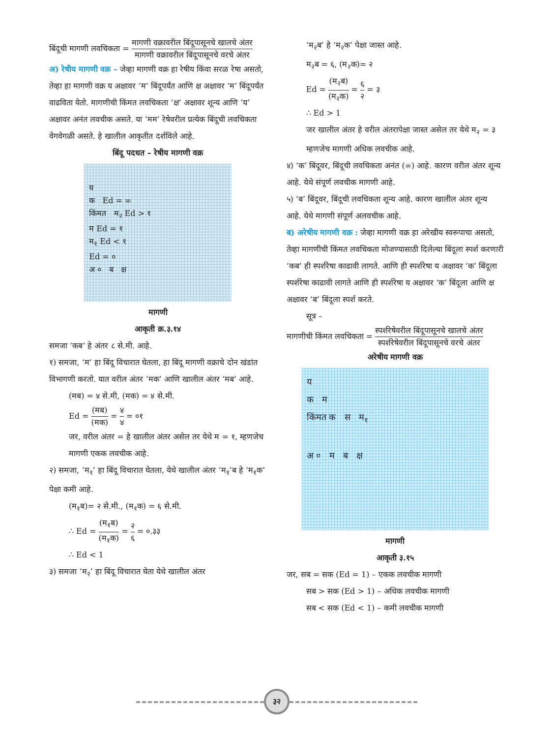बिंदूची मागणी लवचिकता = मागणी वक्रावरील बिंदूपासूनचे खालचे अंतर मागणी वक्रावरील बिंदूपासूनचे वरचे अंतर
अ) रेषीय मागणी वक्र – जेव्हा मागणी वक्र हा रेषीय किंवा सरळ रेषा असतो, तेव्हा हा मागणी वक्र य अक्षावर ‘म’ बिंदूपर्यंत आणि क्ष अक्षावर ‘म’ बिंदूपर्यंत वाढविता येतो. मागणीची किंमत लवचिकता ‘क्ष’ अक्षावर शून्य आणि ‘य’ अक्षावर अनंत लवचीक असते. या ‘मम’ रेषेवरील प्रत्येक बिंदूची लवचिकता वेगवेगळी असते. हे खालील आकृतीत दर्शविले आहे.
बिंदू पदधत – रेषीय मागणी वक्र
य
क Ed = ∞
किंमत म<sub>२</sub> Ed > १
म Ed = १
म<sub>१</sub> Ed < १
Ed = ०
अ ० ब क्ष
मागणी
आकृती क्र.३.१४
समजा ‘कब’ हे अंतर ८ से.मी. आहे.
१) समजा, ‘म’ हा बिंदू विचारात घेतला, हा बिंदू मागणी वक्राचे दोन खंडांत विभागणी करतो. यात वरील अंतर ‘मक’ आणि खालील अंतर ‘मब’ आहे.
(मब) = ४ से.मी, (मक) = ४ से.मी.
Ed = (मब) (मक) = ४ ४ = ०१
जर, वरील अंतर = हे खालील अंतर असेल तर येथे म = १, म्हणजेच मागणी एकक लवचीक आहे.
२) समजा, ‘म<sub>१</sub>’ हा बिंदू विचारात घेतला, येथे खालील अंतर ‘म<sub>१</sub>’ब हे ‘म<sub>१</sub>क’ पेक्षा कमी आहे.
(म<sub>१</sub>ब)= २ से.मी., (म<sub>१</sub>क) = ६ से.मी.
∴ Ed = (म<sub>१</sub>ब) (म<sub>१</sub>क) = २ ६ = ०.३३
∴ Ed < 1
३) समजा ‘म<sub>२</sub>’ हा बिंदू विचारात घेता येथे खालील अंतर
‘म<sub>२</sub>ब’ हे ‘म<sub>२</sub>क’ पेक्षा जास्त आहे.
म<sub>२</sub>ब = ६, (म<sub>२</sub>क)= २
Ed = (म<sub>२</sub>ब) (म<sub>२</sub>क) = ६ २ = ३
∴ Ed > 1
जर खालील अंतर हे वरील अंतरापेक्षा जास्त असेल तर येथे म<sub>२</sub> = ३ म्हणजेच मागणी अधिक लवचीक आहे.
४) ‘क’ बिंदूवर, बिंदूची लवचिकता अनंत (∞) आहे. कारण वरील अंतर शून्य आहे. येथे संपूर्ण लवचीक मागणी आहे.
५) ‘ब’ बिंदूवर, बिंदूची लवचिकता शून्य आहे. कारण खालील अंतर शून्य आहे. येथे मागणी संपूर्ण अलवचीक आहे.
ब) अरेषीय मागणी वक्र : जेव्हा मागणी वक्र हा अरेखीय स्वरूपाचा असतो, तेव्हा मागणीची किंमत लवचिकता मोजण्यासाठी दिलेल्या बिंदूला स्पर्श करणारी ‘कब’ ही स्पर्शरेषा काढावी लागते. आणि ही स्पर्शरेषा य अक्षावर ‘क’ बिंदूला स्पर्शरेषा काढावी लागते आणि ही स्पर्शरेषा य अक्षावर ‘क’ बिंदूला आणि क्ष अक्षावर ‘ब’ बिंदूला स्पर्श करते.
सूत्र –
मागणीची किंमत लवचिकता = स्पर्शरेषेवरील बिंदूपासूनचे खालचे अंतर स्पर्शरेषेवरील बिंदूपासूनचे वरचे अंतर
अरेषीय मागणी वक्र
य
क म
किंमत क स म<sub>१</sub>
अ ० म ब क्ष
मागणी
आकृती ३.१५
जर, सब = सक (Ed = 1) – एकक लवचीक मागणी
सब > सक (Ed > 1) – अधिक लवचीक मागणी
सब < सक (Ed < 1) – कमी लवचीक मागणी
३२